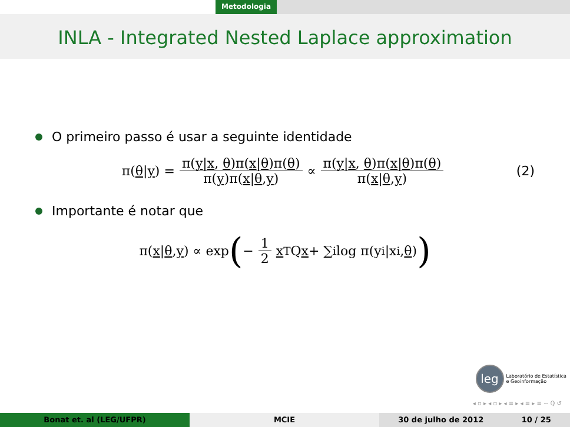Metodologia
INLA - Integrated Nested Laplace approximation
O primeiro passo é usar a seguinte identidade
π(θ | y) = π(y|x, θ)π(x|θ)π(θ) π(y)π(x|θ,y) ∝ π(y|x, θ)π(x|θ)π(θ) π(x|θ,y) (2)
Importante é notar que
π(x | θ, y) ∝ exp (− 1 2 x<sup>T</sup>Q x + ∑<sub>i</sub> log π(y<sub>i</sub>|x<sub>i</sub>, θ))
leg
Laboratório de Estatística
e Geoinformação
◂ ▫ ▸ ◂ ▫ ▸ ◂ ≡ ▸ ◂ ≡ ▸ ≡ ∽ ℚ ↺
Bonat et. al (LEG/UFPR) MCIE 30 de julho de 2012 10 / 25